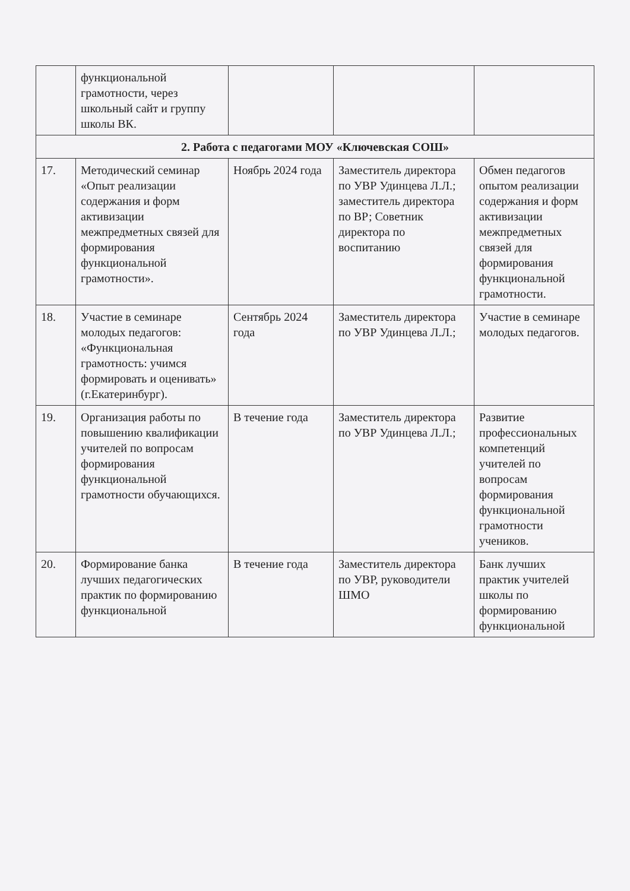| | функциональной грамотности, через школьный сайт и группу школы ВК. | | | |
| 2. Работа с педагогами МОУ «Ключевская СОШ» | | | | |
| 17. | Методический семинар «Опыт реализации содержания и форм активизации межпредметных связей для формирования функциональной грамотности». | Ноябрь 2024 года | Заместитель директора по УВР Удинцева Л.Л.; заместитель директора по ВР; Советник директора по воспитанию | Обмен педагогов опытом реализации содержания и форм активизации межпредметных связей для формирования функциональной грамотности. |
| 18. | Участие в семинаре молодых педагогов: «Функциональная грамотность: учимся формировать и оценивать» (г.Екатеринбург). | Сентябрь 2024 года | Заместитель директора по УВР Удинцева Л.Л.; | Участие в семинаре молодых педагогов. |
| 19. | Организация работы по повышению квалификации учителей по вопросам формирования функциональной грамотности обучающихся. | В течение года | Заместитель директора по УВР Удинцева Л.Л.; | Развитие профессиональных компетенций учителей по вопросам формирования функциональной грамотности учеников. |
| 20. | Формирование банка лучших педагогических практик по формированию функциональной | В течение года | Заместитель директора по УВР, руководители ШМО | Банк лучших практик учителей школы по формированию функциональной |